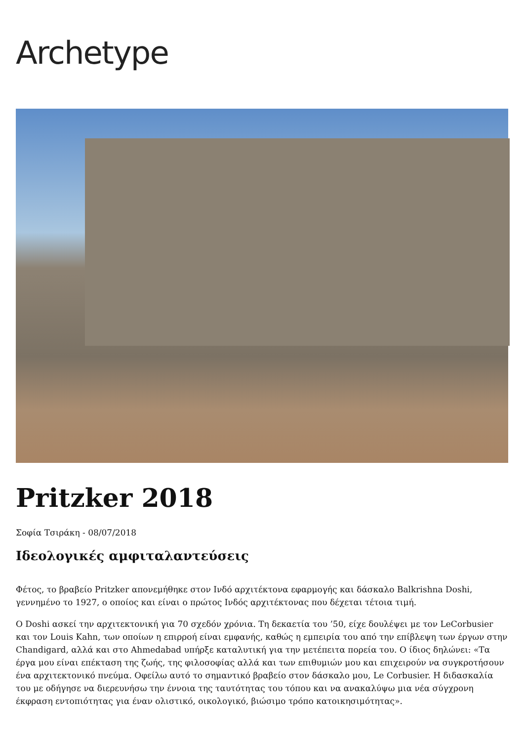Archetype
Pritzker 2018
Σοφία Τσιράκη - 08/07/2018
Ιδεολογικές αμφιταλαντεύσεις
Φέτος, το βραβείο Pritzker απονεμήθηκε στον Ινδό αρχιτέκτονα εφαρμογής και δάσκαλο Balkrishna Doshi, γεννημένο το 1927, ο οποίος και είναι ο πρώτος Ινδός αρχιτέκτονας που δέχεται τέτοια τιμή.
Ο Doshi ασκεί την αρχιτεκτονική για 70 σχεδόν χρόνια. Τη δεκαετία του ’50, είχε δουλέψει με τον LeCorbusier και τον Louis Kahn, των οποίων η επιρροή είναι εμφανής, καθώς η εμπειρία του από την επίβλεψη των έργων στην Chandigard, αλλά και στο Ahmedabad υπήρξε καταλυτική για την μετέπειτα πορεία του. Ο ίδιος δηλώνει: «Τα έργα μου είναι επέκταση της ζωής, της φιλοσοφίας αλλά και των επιθυμιών μου και επιχειρούν να συγκροτήσουν ένα αρχιτεκτονικό πνεύμα. Οφείλω αυτό το σημαντικό βραβείο στον δάσκαλο μου, Le Corbusier. Η διδασκαλία του με οδήγησε να διερευνήσω την έννοια της ταυτότητας του τόπου και να ανακαλύψω μια νέα σύγχρονη έκφραση εντοπιότητας για έναν ολιστικό, οικολογικό, βιώσιμο τρόπο κατοικησιμότητας».